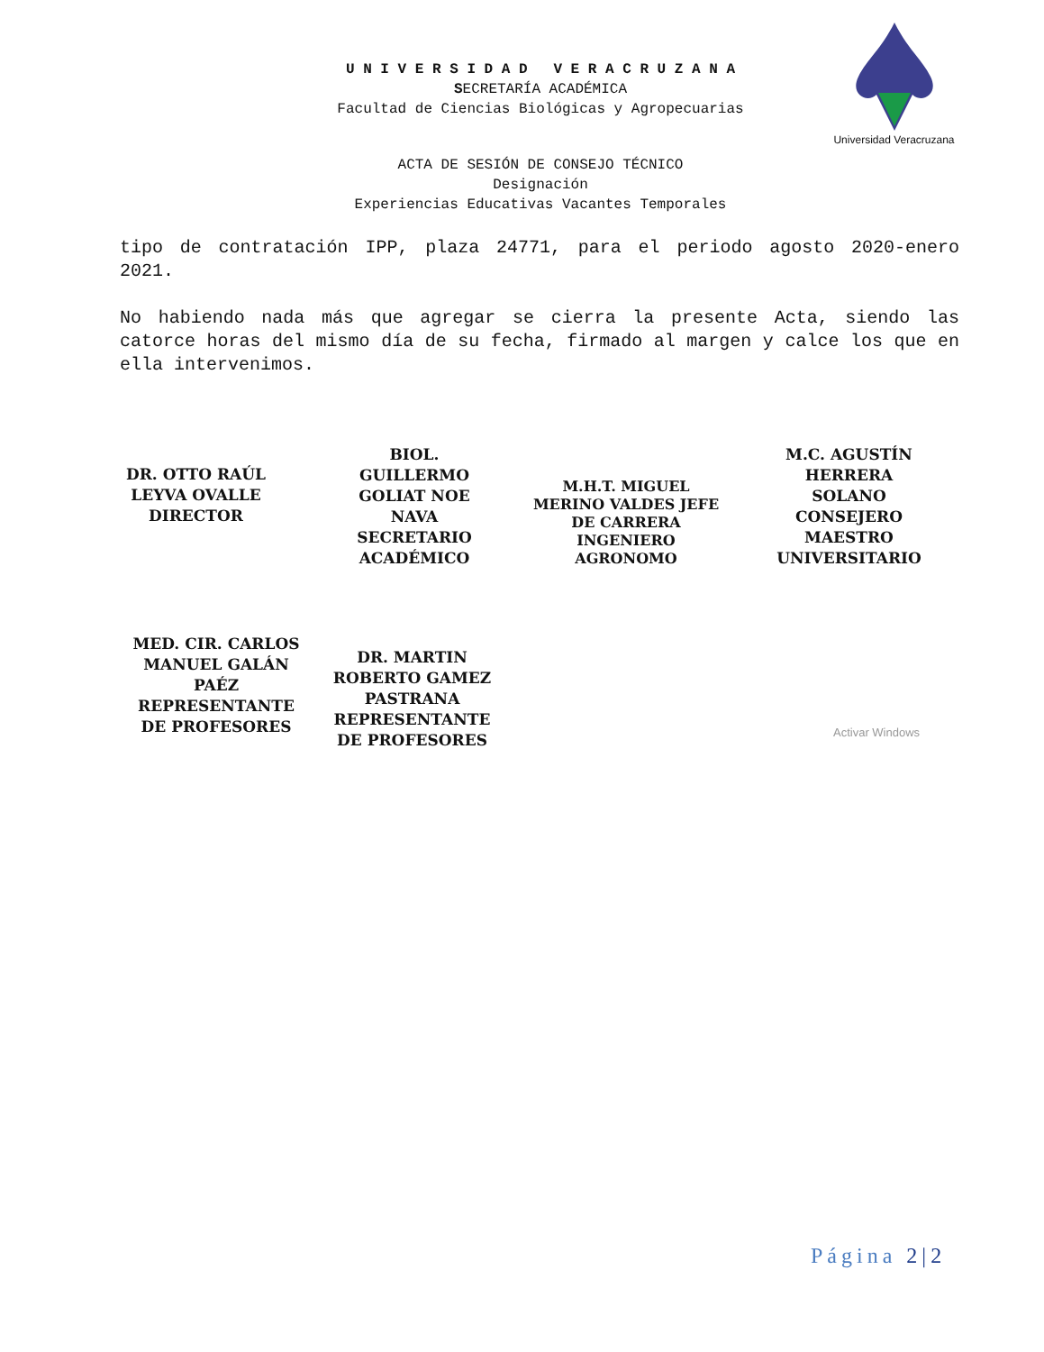U N I V E R S I D A D V E R A C R U Z A N A
SECRETARÍA ACADÉMICA
Facultad de Ciencias Biológicas y Agropecuarias
Universidad Veracruzana
ACTA DE SESIÓN DE CONSEJO TÉCNICO
Designación
Experiencias Educativas Vacantes Temporales
tipo de contratación IPP, plaza 24771, para el periodo agosto 2020-enero 2021.
No habiendo nada más que agregar se cierra la presente Acta, siendo las catorce horas del mismo día de su fecha, firmado al margen y calce los que en ella intervenimos.
DR. OTTO RAÚL LEYVA OVALLE DIRECTOR
BIOL. GUILLERMO GOLIAT NOE NAVA SECRETARIO ACADÉMICO
M.H.T. MIGUEL MERINO VALDES JEFE DE CARRERA INGENIERO AGRONOMO
M.C. AGUSTÍN HERRERA SOLANO CONSEJERO MAESTRO UNIVERSITARIO
MED. CIR. CARLOS MANUEL GALÁN PAÉZ REPRESENTANTE DE PROFESORES
DR. MARTIN ROBERTO GAMEZ PASTRANA REPRESENTANTE DE PROFESORES
Activar Windows
Página 2|2